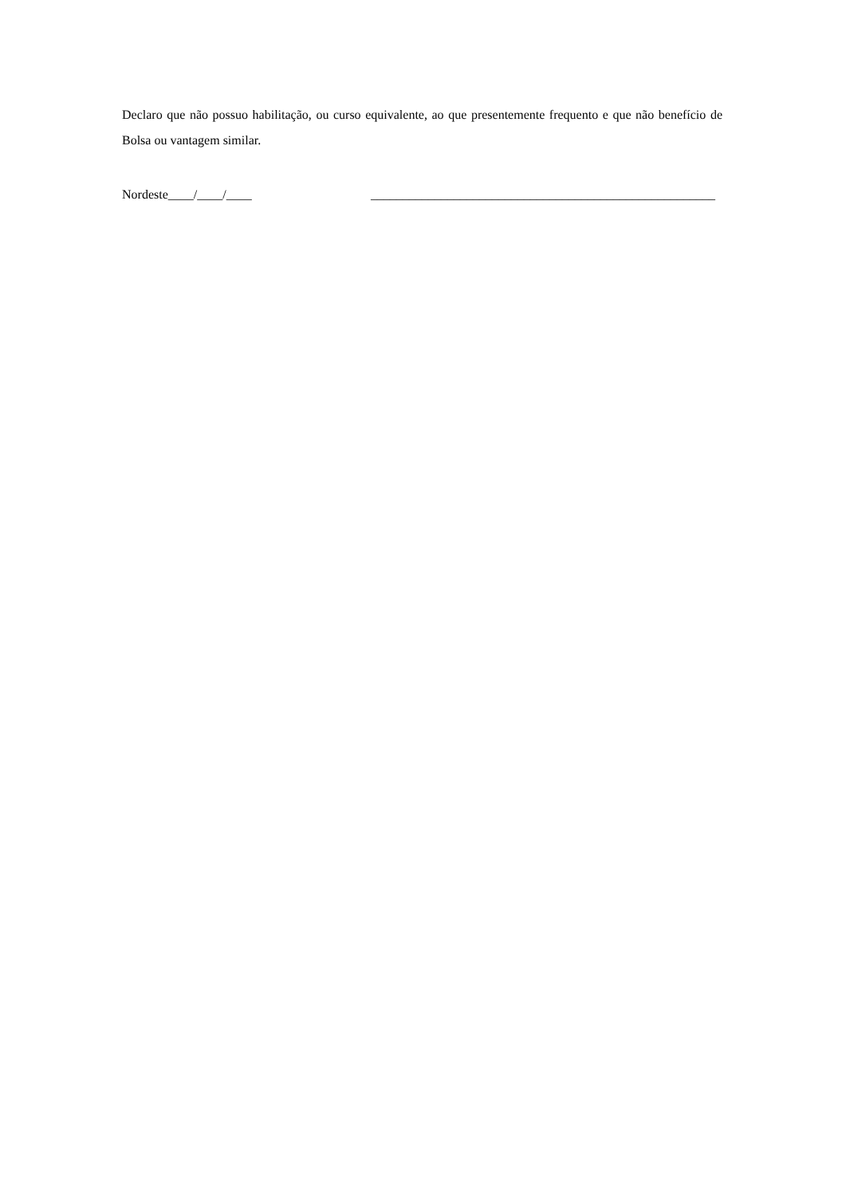Declaro que não possuo habilitação, ou curso equivalente, ao que presentemente frequento e que não benefício de Bolsa ou vantagem similar.
Nordeste____/____/____ ______________________________________________________